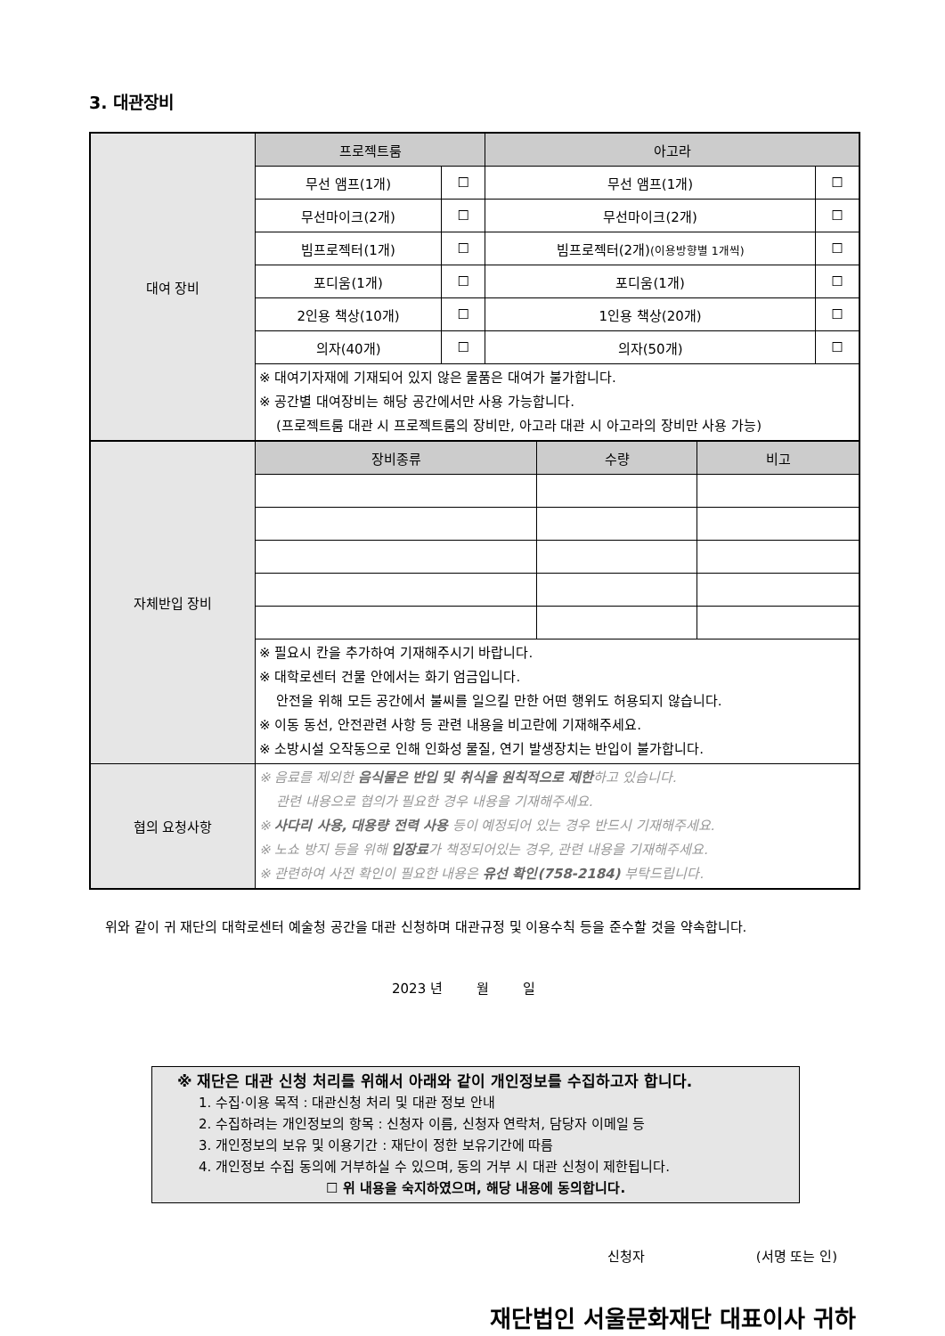3. 대관장비
| 대여 장비 | 프로젝트룸 | | 아고라 | |
| | 무선 앰프(1개) | ☐ | 무선 앰프(1개) | ☐ |
| | 무선마이크(2개) | ☐ | 무선마이크(2개) | ☐ |
| | 빔프로젝터(1개) | ☐ | 빔프로젝터(2개) (이용방향별 1개씩) | ☐ |
| | 포디움(1개) | ☐ | 포디움(1개) | ☐ |
| | 2인용 책상(10개) | ☐ | 1인용 책상(20개) | ☐ |
| | 의자(40개) | ☐ | 의자(50개) | ☐ |
| | ※ 대여기자재에 기재되어 있지 않은 물품은 대여가 불가합니다. ※ 공간별 대여장비는 해당 공간에서만 사용 가능합니다. (프로젝트룸 대관 시 프로젝트룸의 장비만, 아고라 대관 시 아고라의 장비만 사용 가능) | | | |
| 자체반입 장비 | 장비종류 | 수량 | 비고 |
| | ※ 필요시 칸을 추가하여 기재해주시기 바랍니다. ※ 대학로센터 건물 안에서는 화기 엄금입니다. 안전을 위해 모든 공간에서 불씨를 일으킬 만한 어떤 행위도 허용되지 않습니다. ※ 이동 동선, 안전관련 사항 등 관련 내용을 비고란에 기재해주세요. ※ 소방시설 오작동으로 인해 인화성 물질, 연기 발생장치는 반입이 불가합니다. | | |
| 협의 요청사항 | ※ 음료를 제외한 음식물은 반입 및 취식을 원칙적으로 제한 하고 있습니다. 관련 내용으로 협의가 필요한 경우 내용을 기재해주세요. ※ 사다리 사용, 대용량 전력 사용 등이 예정되어 있는 경우 반드시 기재해주세요. ※ 노쇼 방지 등을 위해 입장료 가 책정되어있는 경우, 관련 내용을 기재해주세요. ※ 관련하여 사전 확인이 필요한 내용은 유선 확인(758-2184) 부탁드립니다. | | |
위와 같이 귀 재단의 대학로센터 예술청 공간을 대관 신청하며 대관규정 및 이용수칙 등을 준수할 것을 약속합니다.
2023 년 월 일
※ 재단은 대관 신청 처리를 위해서 아래와 같이 개인정보를 수집하고자 합니다.
1. 수집·이용 목적 : 대관신청 처리 및 대관 정보 안내
2. 수집하려는 개인정보의 항목 : 신청자 이름, 신청자 연락처, 담당자 이메일 등
3. 개인정보의 보유 및 이용기간 : 재단이 정한 보유기간에 따름
4. 개인정보 수집 동의에 거부하실 수 있으며, 동의 거부 시 대관 신청이 제한됩니다.
☐ 위 내용을 숙지하였으며, 해당 내용에 동의합니다.
신청자 (서명 또는 인)
재단법인 서울문화재단 대표이사 귀하